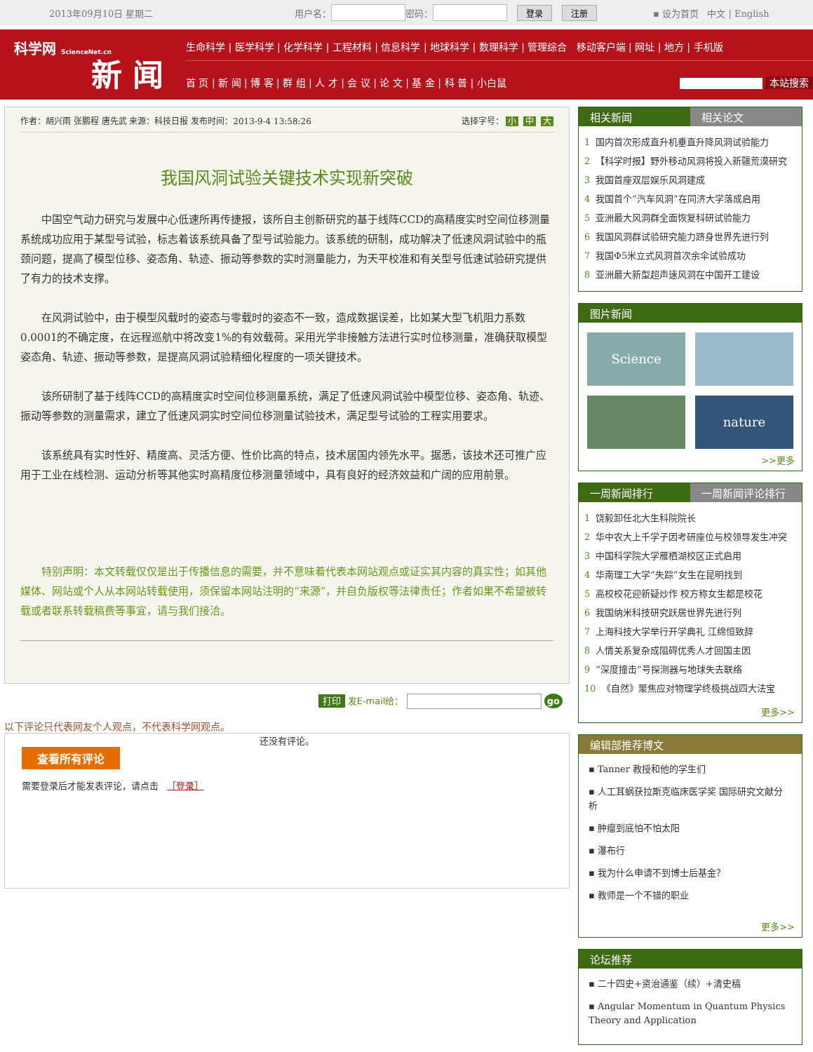2013年09月10日 星期二 用户名： 密码： 登录 注册 ▪ 设为首页 中文 | English
科学网 ScienceNet.cn
新 闻
生命科学 | 医学科学 | 化学科学 | 工程材料 | 信息科学 | 地球科学 | 数理科学 | 管理综合 移动客户端 | 网址 | 地方 | 手机版
首 页 | 新 闻 | 博 客 | 群 组 | 人 才 | 会 议 | 论 文 | 基 金 | 科 普 | 小白鼠 本站搜索
作者：胡兴雨 张鹏程 唐先武 来源：科技日报 发布时间：2013-9-4 13:58:26 选择字号： 小 中 大
我国风洞试验关键技术实现新突破
中国空气动力研究与发展中心低速所再传捷报，该所自主创新研究的基于线阵CCD的高精度实时空间位移测量系统成功应用于某型号试验，标志着该系统具备了型号试验能力。该系统的研制，成功解决了低速风洞试验中的瓶颈问题，提高了模型位移、姿态角、轨迹、振动等参数的实时测量能力，为天平校准和有关型号低速试验研究提供了有力的技术支撑。
在风洞试验中，由于模型风载时的姿态与零载时的姿态不一致，造成数据误差，比如某大型飞机阻力系数0.0001的不确定度，在远程巡航中将改变1%的有效载荷。采用光学非接触方法进行实时位移测量，准确获取模型姿态角、轨迹、振动等参数，是提高风洞试验精细化程度的一项关键技术。
该所研制了基于线阵CCD的高精度实时空间位移测量系统，满足了低速风洞试验中模型位移、姿态角、轨迹、振动等参数的测量需求，建立了低速风洞实时空间位移测量试验技术，满足型号试验的工程实用要求。
该系统具有实时性好、精度高、灵活方便、性价比高的特点，技术居国内领先水平。据悉，该技术还可推广应用于工业在线检测、运动分析等其他实时高精度位移测量领域中，具有良好的经济效益和广阔的应用前景。
特别声明：本文转载仅仅是出于传播信息的需要，并不意味着代表本网站观点或证实其内容的真实性；如其他媒体、网站或个人从本网站转载使用，须保留本网站注明的“来源”，并自负版权等法律责任；作者如果不希望被转载或者联系转载稿费等事宜，请与我们接洽。
打印 发E-mail给： go
以下评论只代表网友个人观点，不代表科学网观点。
还没有评论。
查看所有评论
需要登录后才能发表评论，请点击 ［登录］
相关新闻 相关论文
1 国内首次形成直升机垂直升降风洞试验能力
2 【科学时报】野外移动风洞将投入新疆荒漠研究
3 我国首座双层娱乐风洞建成
4 我国首个“汽车风洞”在同济大学落成启用
5 亚洲最大风洞群全面恢复科研试验能力
6 我国风洞群试验研究能力跻身世界先进行列
7 我国Φ5米立式风洞首次余伞试验成功
8 亚洲最大新型超声速风洞在中国开工建设
图片新闻
Science
nature
>>更多
一周新闻排行 一周新闻评论排行
1 饶毅卸任北大生科院院长
2 华中农大上千学子因考研座位与校领导发生冲突
3 中国科学院大学雁栖湖校区正式启用
4 华南理工大学“失踪”女生在昆明找到
5 高校校花迎新疑炒作 校方称女生都是校花
6 我国纳米科技研究跃居世界先进行列
7 上海科技大学举行开学典礼 江绵恒致辞
8 人情关系复杂成阻碍优秀人才回国主因
9 “深度撞击”号探测器与地球失去联络
10 《自然》聚焦应对物理学终极挑战四大法宝
更多>>
编辑部推荐博文
▪ Tanner 教授和他的学生们
▪ 人工耳蜗获拉斯克临床医学奖 国际研究文献分析
▪ 肿瘤到底怕不怕太阳
▪ 瀑布行
▪ 我为什么申请不到博士后基金？
▪ 教师是一个不错的职业
更多>>
论坛推荐
▪ 二十四史+资治通鉴（续）+清史稿
▪ Angular Momentum in Quantum Physics Theory and Application